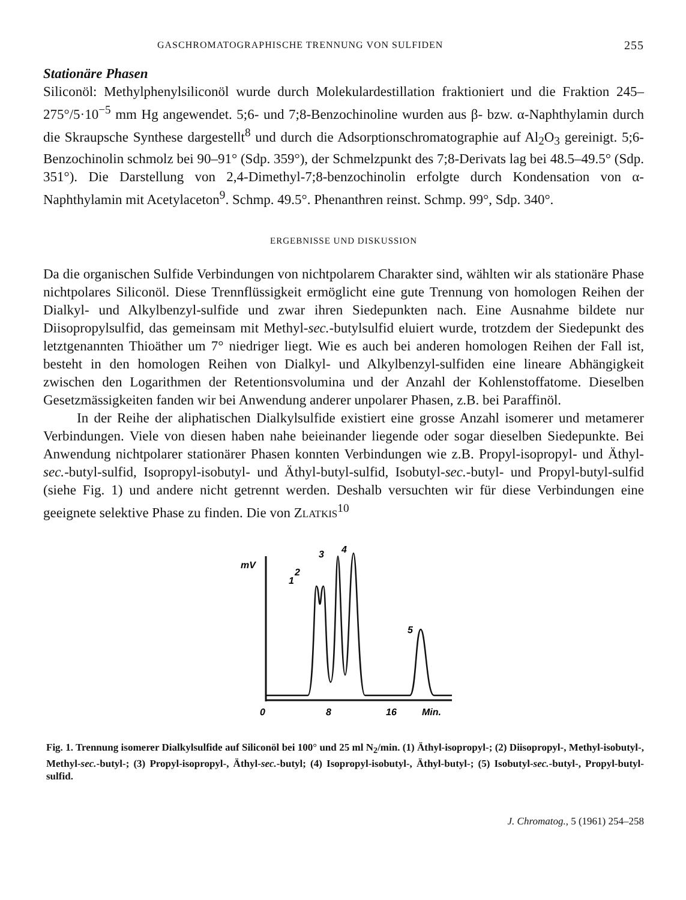GASCHROMATOGRAPHISCHE TRENNUNG VON SULFIDEN 255
Stationäre Phasen
Siliconöl: Methylphenylsiliconöl wurde durch Molekulardestillation fraktioniert und die Fraktion 245–275°/5·10<sup>−5</sup> mm Hg angewendet. 5;6- und 7;8-Benzochinoline wurden aus β- bzw. α-Naphthylamin durch die Skraupsche Synthese dargestellt<sup>8</sup> und durch die Adsorptionschromatographie auf Al<sub>2</sub>O<sub>3</sub> gereinigt. 5;6-Benzochinolin schmolz bei 90–91° (Sdp. 359°), der Schmelzpunkt des 7;8-Derivats lag bei 48.5–49.5° (Sdp. 351°). Die Darstellung von 2,4-Dimethyl-7;8-benzochinolin erfolgte durch Kondensation von α-Naphthylamin mit Acetylaceton<sup>9</sup>. Schmp. 49.5°. Phenanthren reinst. Schmp. 99°, Sdp. 340°.
ERGEBNISSE UND DISKUSSION
Da die organischen Sulfide Verbindungen von nichtpolarem Charakter sind, wählten wir als stationäre Phase nichtpolares Siliconöl. Diese Trennflüssigkeit ermöglicht eine gute Trennung von homologen Reihen der Dialkyl- und Alkylbenzyl-sulfide und zwar ihren Siedepunkten nach. Eine Ausnahme bildete nur Diisopropylsulfid, das gemeinsam mit Methyl-sec.-butylsulfid eluiert wurde, trotzdem der Siedepunkt des letztgenannten Thioäther um 7° niedriger liegt. Wie es auch bei anderen homologen Reihen der Fall ist, besteht in den homologen Reihen von Dialkyl- und Alkylbenzyl-sulfiden eine lineare Abhängigkeit zwischen den Logarithmen der Retentionsvolumina und der Anzahl der Kohlenstoffatome. Dieselben Gesetzmässigkeiten fanden wir bei Anwendung anderer unpolarer Phasen, z.B. bei Paraffinöl.
In der Reihe der aliphatischen Dialkylsulfide existiert eine grosse Anzahl isomerer und metamerer Verbindungen. Viele von diesen haben nahe beieinander liegende oder sogar dieselben Siedepunkte. Bei Anwendung nichtpolarer stationärer Phasen konnten Verbindungen wie z.B. Propyl-isopropyl- und Äthyl-sec.-butyl-sulfid, Isopropyl-isobutyl- und Äthyl-butyl-sulfid, Isobutyl-sec.-butyl- und Propyl-butyl-sulfid (siehe Fig. 1) und andere nicht getrennt werden. Deshalb versuchten wir für diese Verbindungen eine geeignete selektive Phase zu finden. Die von ZLATKIS<sup>10</sup>
mV
0
8
16
Min.
1
2
3
4
5
Fig. 1. Trennung isomerer Dialkylsulfide auf Siliconöl bei 100° und 25 ml N<sub>2</sub>/min. (1) Äthyl-isopropyl-; (2) Diisopropyl-, Methyl-isobutyl-, Methyl-sec.-butyl-; (3) Propyl-isopropyl-, Äthyl-sec.-butyl; (4) Isopropyl-isobutyl-, Äthyl-butyl-; (5) Isobutyl-sec.-butyl-, Propyl-butyl-sulfid.
J. Chromatog., 5 (1961) 254–258